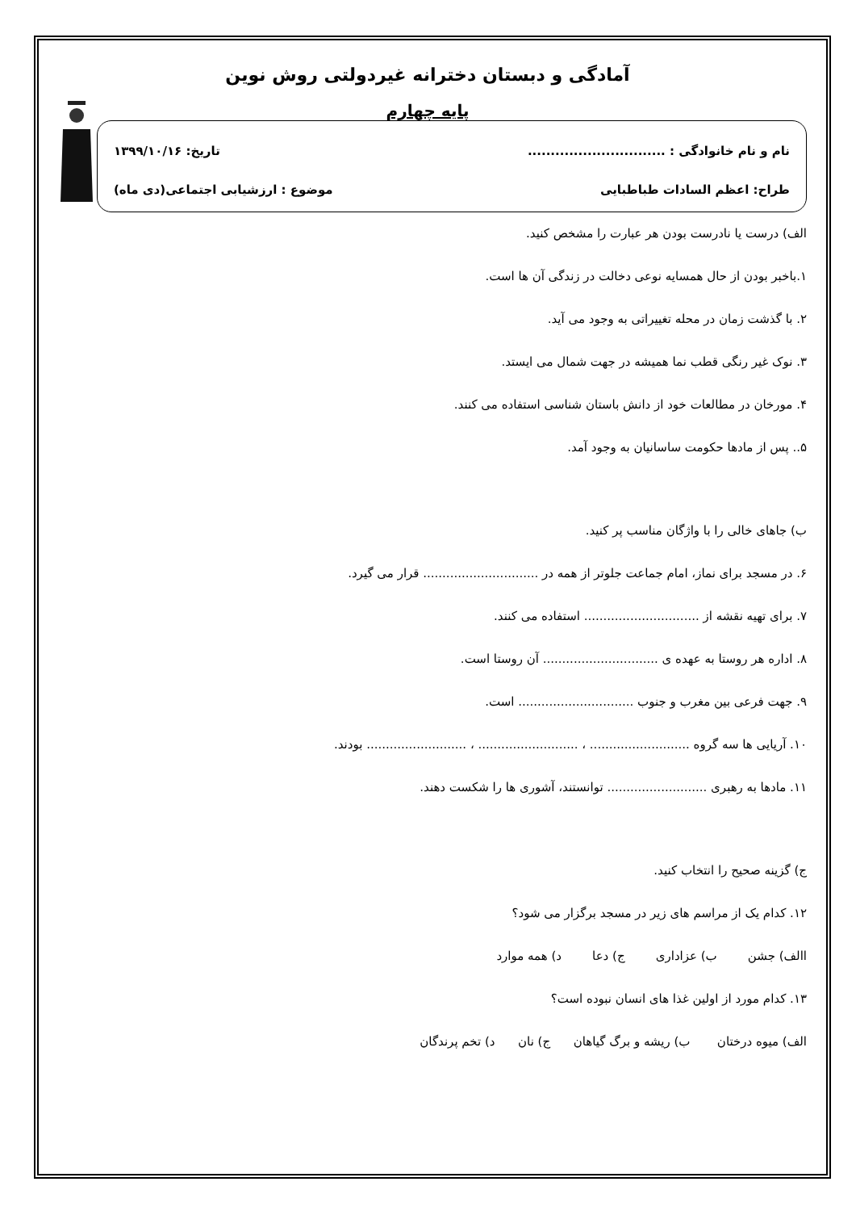آمادگی و دبستان دخترانه غیردولتی روش نوین
پایه چهارم
نام و نام خانوادگی : .............................. تاریخ: ۱۳۹۹/۱۰/۱۶
طراح: اعظم السادات طباطبایی موضوع : ارزشیابی اجتماعی(دی ماه)
الف) درست یا نادرست بودن هر عبارت را مشخص کنید.
۱.باخبر بودن از حال همسایه نوعی دخالت در زندگی آن ها است.
۲. با گذشت زمان در محله تغییراتی به وجود می آید.
۳. نوک غیر رنگی قطب نما همیشه در جهت شمال می ایستد.
۴. مورخان در مطالعات خود از دانش باستان شناسی استفاده می کنند.
۵.. پس از مادها حکومت ساسانیان به وجود آمد.
ب) جاهای خالی را با واژگان مناسب پر کنید.
۶. در مسجد برای نماز، امام جماعت جلوتر از همه در .............................. قرار می گیرد.
۷. برای تهیه نقشه از .............................. استفاده می کنند.
۸. اداره هر روستا به عهده ی .............................. آن روستا است.
۹. جهت فرعی بین مغرب و جنوب .............................. است.
۱۰. آریایی ها سه گروه .......................... ، .......................... ، .......................... بودند.
۱۱. مادها به رهبری .......................... توانستند، آشوری ها را شکست دهند.
ج) گزینه صحیح را انتخاب کنید.
۱۲. کدام یک از مراسم های زیر در مسجد برگزار می شود؟
االف) جشن ب) عزاداری ج) دعا د) همه موارد
۱۳. کدام مورد از اولین غذا های انسان نبوده است؟
الف) میوه درختان ب) ریشه و برگ گیاهان ج) نان د) تخم پرندگان